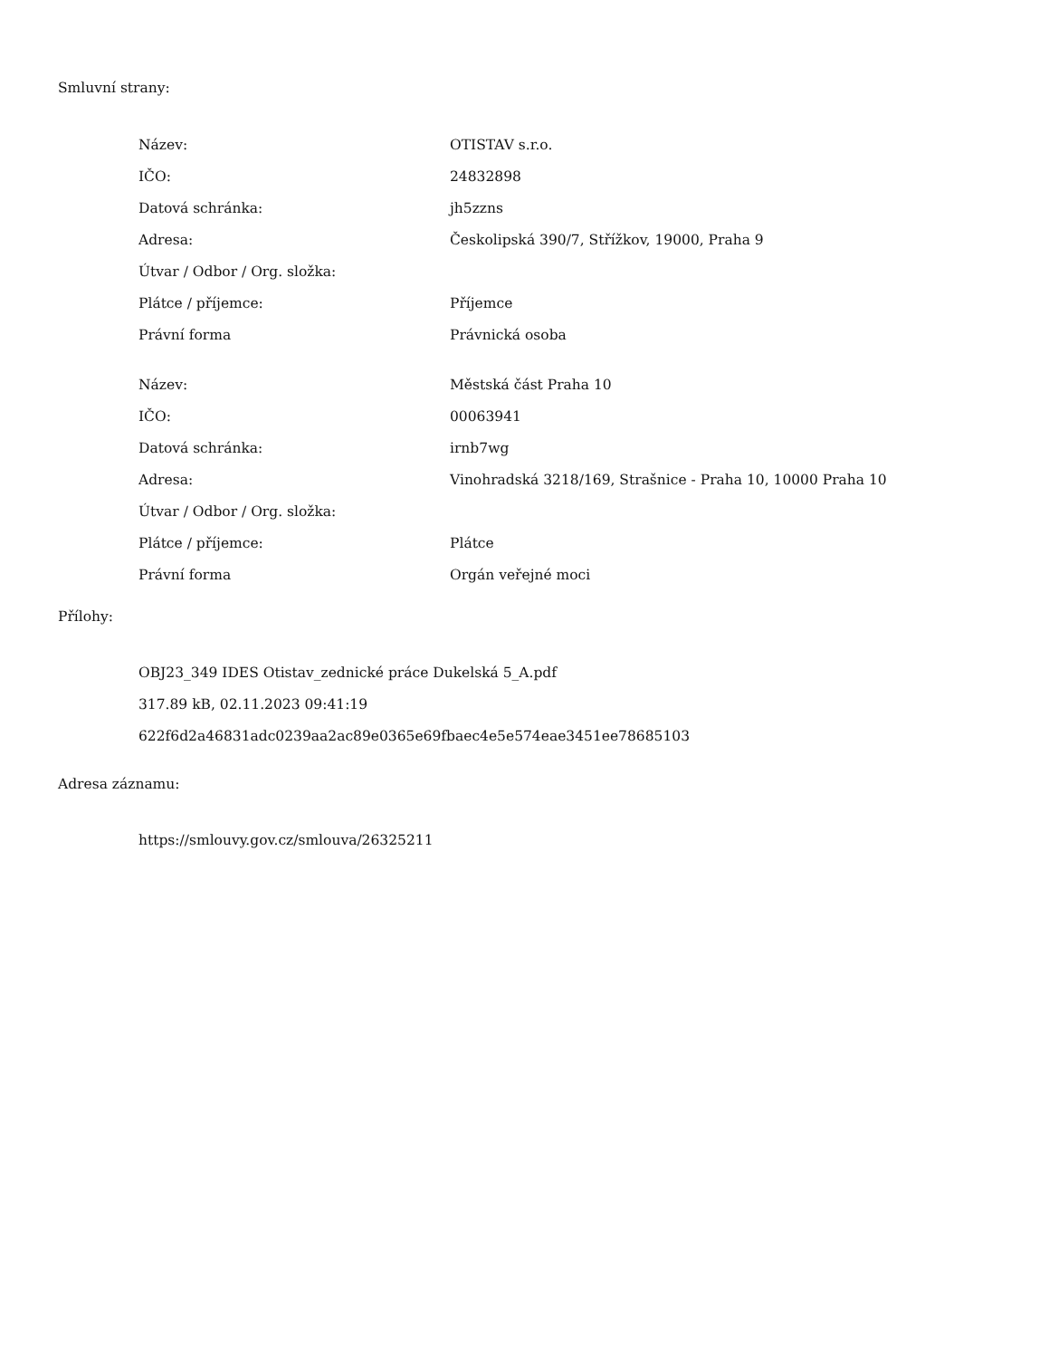Smluvní strany:
| Název: | OTISTAV s.r.o. |
| IČO: | 24832898 |
| Datová schránka: | jh5zzns |
| Adresa: | Českolipská 390/7, Střížkov, 19000, Praha 9 |
| Útvar / Odbor / Org. složka: | |
| Plátce / příjemce: | Příjemce |
| Právní forma | Právnická osoba |
| Název: | Městská část Praha 10 |
| IČO: | 00063941 |
| Datová schránka: | irnb7wg |
| Adresa: | Vinohradská 3218/169, Strašnice - Praha 10, 10000 Praha 10 |
| Útvar / Odbor / Org. složka: | |
| Plátce / příjemce: | Plátce |
| Právní forma | Orgán veřejné moci |
Přílohy:
OBJ23_349 IDES Otistav_zednické práce Dukelská 5_A.pdf
317.89 kB, 02.11.2023 09:41:19
622f6d2a46831adc0239aa2ac89e0365e69fbaec4e5e574eae3451ee78685103
Adresa záznamu:
https://smlouvy.gov.cz/smlouva/26325211